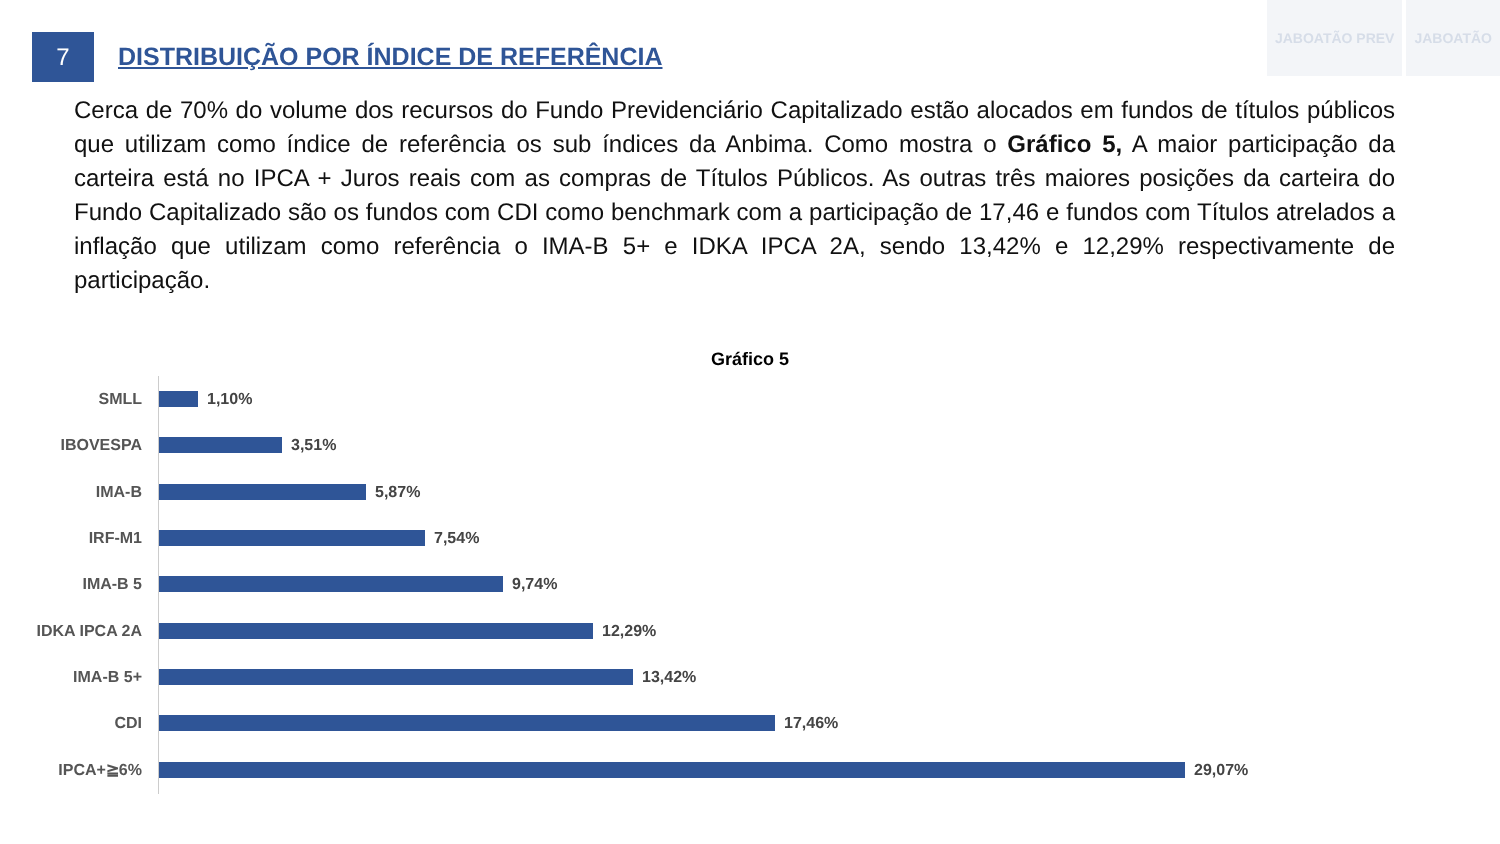7
JABOATÃO PREV JABOATÃO
DISTRIBUIÇÃO POR ÍNDICE DE REFERÊNCIA
Cerca de 70% do volume dos recursos do Fundo Previdenciário Capitalizado estão alocados em fundos de títulos públicos que utilizam como índice de referência os sub índices da Anbima. Como mostra o Gráfico 5, A maior participação da carteira está no IPCA + Juros reais com as compras de Títulos Públicos. As outras três maiores posições da carteira do Fundo Capitalizado são os fundos com CDI como benchmark com a participação de 17,46 e fundos com Títulos atrelados a inflação que utilizam como referência o IMA-B 5+ e IDKA IPCA 2A, sendo 13,42% e 12,29% respectivamente de participação.
Gráfico 5
SMLL 1,10%
IBOVESPA 3,51%
IMA-B 5,87%
IRF-M1 7,54%
IMA-B 5 9,74%
IDKA IPCA 2A 12,29%
IMA-B 5+ 13,42%
CDI 17,46%
IPCA+≧6% 29,07%